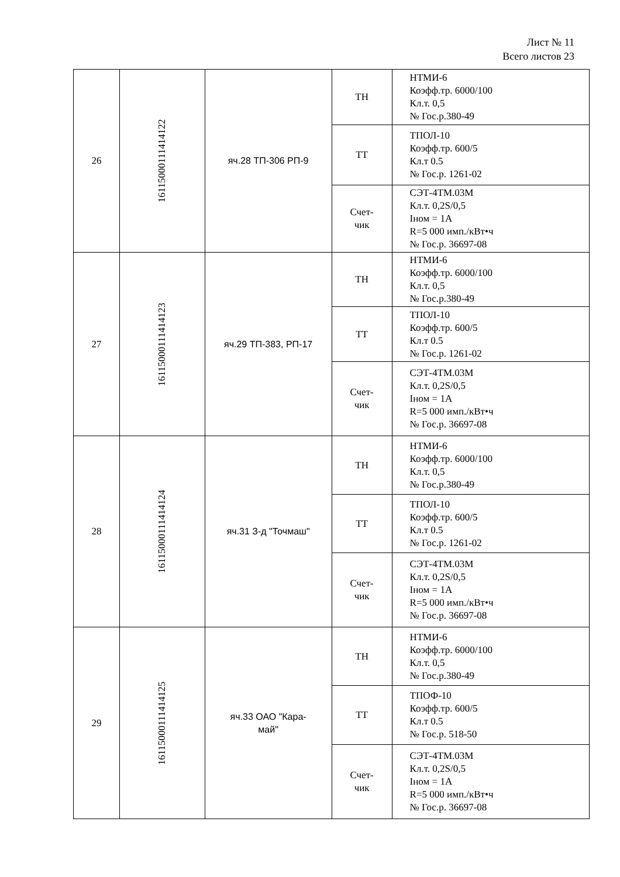Лист № 11
Всего листов 23
| 26 | 16115000111414122 | яч.28 ТП-306 РП-9 | ТН | НТМИ-6 Коэфф.тр. 6000/100 Кл.т. 0,5 № Гос.р.380-49 |
| | | | ТТ | ТПОЛ-10 Коэфф.тр. 600/5 Кл.т 0.5 № Гос.р. 1261-02 |
| | | | Счет- чик | СЭТ-4ТМ.03М Кл.т. 0,2S/0,5 Iном = 1А R=5 000 имп./кВт•ч № Гос.р. 36697-08 |
| 27 | 16115000111414123 | яч.29 ТП-383, РП-17 | ТН | НТМИ-6 Коэфф.тр. 6000/100 Кл.т. 0,5 № Гос.р.380-49 |
| | | | ТТ | ТПОЛ-10 Коэфф.тр. 600/5 Кл.т 0.5 № Гос.р. 1261-02 |
| | | | Счет- чик | СЭТ-4ТМ.03М Кл.т. 0,2S/0,5 Iном = 1А R=5 000 имп./кВт•ч № Гос.р. 36697-08 |
| 28 | 16115000111414124 | яч.31 З-д "Точмаш" | ТН | НТМИ-6 Коэфф.тр. 6000/100 Кл.т. 0,5 № Гос.р.380-49 |
| | | | ТТ | ТПОЛ-10 Коэфф.тр. 600/5 Кл.т 0.5 № Гос.р. 1261-02 |
| | | | Счет- чик | СЭТ-4ТМ.03М Кл.т. 0,2S/0,5 Iном = 1А R=5 000 имп./кВт•ч № Гос.р. 36697-08 |
| 29 | 16115000111414125 | яч.33 ОАО "Кара- май" | ТН | НТМИ-6 Коэфф.тр. 6000/100 Кл.т. 0,5 № Гос.р.380-49 |
| | | | ТТ | ТПОФ-10 Коэфф.тр. 600/5 Кл.т 0.5 № Гос.р. 518-50 |
| | | | Счет- чик | СЭТ-4ТМ.03М Кл.т. 0,2S/0,5 Iном = 1А R=5 000 имп./кВт•ч № Гос.р. 36697-08 |